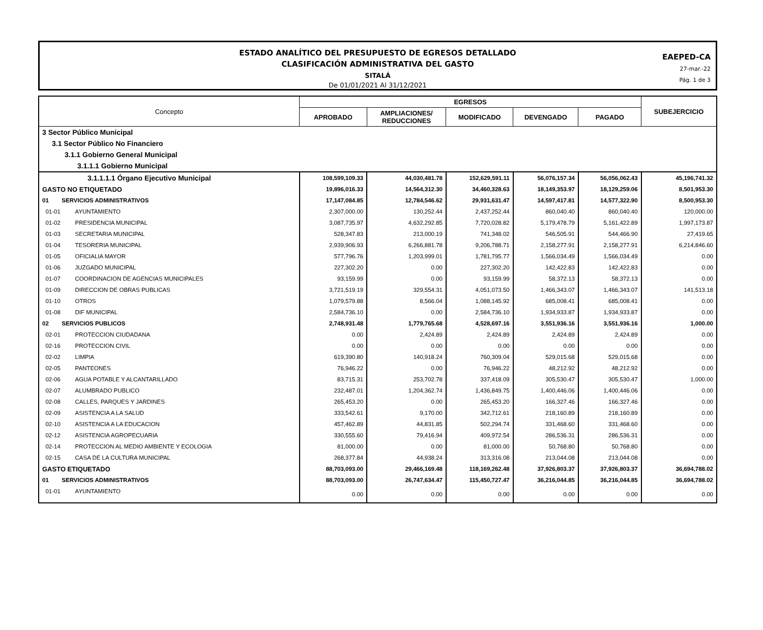ESTADO ANALÍTICO DEL PRESUPUESTO DE EGRESOS DETALLADO
CLASIFICACIÓN ADMINISTRATIVA DEL GASTO
SITALÁ
De 01/01/2021 Al 31/12/2021
EAEPED-CA
27-mar.-22
Pág. 1 de 3
| Concepto | EGRESOS | | | | | SUBEJERCICIO |
| --- | --- | --- | --- | --- | --- | --- |
| | APROBADO | AMPLIACIONES/ REDUCCIONES | MODIFICADO | DEVENGADO | PAGADO | |
| 3 Sector Público Municipal | | | | | | |
| 3.1 Sector Público No Financiero | | | | | | |
| 3.1.1 Gobierno General Municipal | | | | | | |
| 3.1.1.1 Gobierno Municipal | | | | | | |
| 3.1.1.1.1 Órgano Ejecutivo Municipal | 108,599,109.33 | 44,030,481.78 | 152,629,591.11 | 56,076,157.34 | 56,056,062.43 | 45,196,741.32 |
| GASTO NO ETIQUETADO | 19,896,016.33 | 14,564,312.30 | 34,460,328.63 | 18,149,353.97 | 18,129,259.06 | 8,501,953.30 |
| 01 SERVICIOS ADMINISTRATIVOS | 17,147,084.85 | 12,784,546.62 | 29,931,631.47 | 14,597,417.81 | 14,577,322.90 | 8,500,953.30 |
| 01-01 AYUNTAMIENTO | 2,307,000.00 | 130,252.44 | 2,437,252.44 | 860,040.40 | 860,040.40 | 120,000.00 |
| 01-02 PRESIDENCIA MUNICIPAL | 3,087,735.97 | 4,632,292.85 | 7,720,028.82 | 5,179,478.79 | 5,161,422.89 | 1,997,173.87 |
| 01-03 SECRETARIA MUNICIPAL | 528,347.83 | 213,000.19 | 741,348.02 | 546,505.91 | 544,466.90 | 27,419.65 |
| 01-04 TESORERIA MUNICIPAL | 2,939,906.93 | 6,266,881.78 | 9,206,788.71 | 2,158,277.91 | 2,158,277.91 | 6,214,846.60 |
| 01-05 OFICIALIA MAYOR | 577,796.76 | 1,203,999.01 | 1,781,795.77 | 1,566,034.49 | 1,566,034.49 | 0.00 |
| 01-06 JUZGADO MUNICIPAL | 227,302.20 | 0.00 | 227,302.20 | 142,422.83 | 142,422.83 | 0.00 |
| 01-07 COORDINACION DE AGENCIAS MUNICIPALES | 93,159.99 | 0.00 | 93,159.99 | 58,372.13 | 58,372.13 | 0.00 |
| 01-09 DIRECCION DE OBRAS PUBLICAS | 3,721,519.19 | 329,554.31 | 4,051,073.50 | 1,466,343.07 | 1,466,343.07 | 141,513.18 |
| 01-10 OTROS | 1,079,579.88 | 8,566.04 | 1,088,145.92 | 685,008.41 | 685,008.41 | 0.00 |
| 01-08 DIF MUNICIPAL | 2,584,736.10 | 0.00 | 2,584,736.10 | 1,934,933.87 | 1,934,933.87 | 0.00 |
| 02 SERVICIOS PUBLICOS | 2,748,931.48 | 1,779,765.68 | 4,528,697.16 | 3,551,936.16 | 3,551,936.16 | 1,000.00 |
| 02-01 PROTECCION CIUDADANA | 0.00 | 2,424.89 | 2,424.89 | 2,424.89 | 2,424.89 | 0.00 |
| 02-16 PROTECCION CIVIL | 0.00 | 0.00 | 0.00 | 0.00 | 0.00 | 0.00 |
| 02-02 LIMPIA | 619,390.80 | 140,918.24 | 760,309.04 | 529,015.68 | 529,015.68 | 0.00 |
| 02-05 PANTEONES | 76,946.22 | 0.00 | 76,946.22 | 48,212.92 | 48,212.92 | 0.00 |
| 02-06 AGUA POTABLE Y ALCANTARILLADO | 83,715.31 | 253,702.78 | 337,418.09 | 305,530.47 | 305,530.47 | 1,000.00 |
| 02-07 ALUMBRADO PUBLICO | 232,487.01 | 1,204,362.74 | 1,436,849.75 | 1,400,446.06 | 1,400,446.06 | 0.00 |
| 02-08 CALLES, PARQUES Y JARDINES | 265,453.20 | 0.00 | 265,453.20 | 166,327.46 | 166,327.46 | 0.00 |
| 02-09 ASISTENCIA A LA SALUD | 333,542.61 | 9,170.00 | 342,712.61 | 218,160.89 | 218,160.89 | 0.00 |
| 02-10 ASISTENCIA A LA EDUCACION | 457,462.89 | 44,831.85 | 502,294.74 | 331,468.60 | 331,468.60 | 0.00 |
| 02-12 ASISTENCIA AGROPECUARIA | 330,555.60 | 79,416.94 | 409,972.54 | 286,536.31 | 286,536.31 | 0.00 |
| 02-14 PROTECCION AL MEDIO AMBIENTE Y ECOLOGIA | 81,000.00 | 0.00 | 81,000.00 | 50,768.80 | 50,768.80 | 0.00 |
| 02-15 CASA DE LA CULTURA MUNICIPAL | 268,377.84 | 44,938.24 | 313,316.08 | 213,044.08 | 213,044.08 | 0.00 |
| GASTO ETIQUETADO | 88,703,093.00 | 29,466,169.48 | 118,169,262.48 | 37,926,803.37 | 37,926,803.37 | 36,694,788.02 |
| 01 SERVICIOS ADMINISTRATIVOS | 88,703,093.00 | 26,747,634.47 | 115,450,727.47 | 36,216,044.85 | 36,216,044.85 | 36,694,788.02 |
| 01-01 AYUNTAMIENTO | 0.00 | 0.00 | 0.00 | 0.00 | 0.00 | 0.00 |